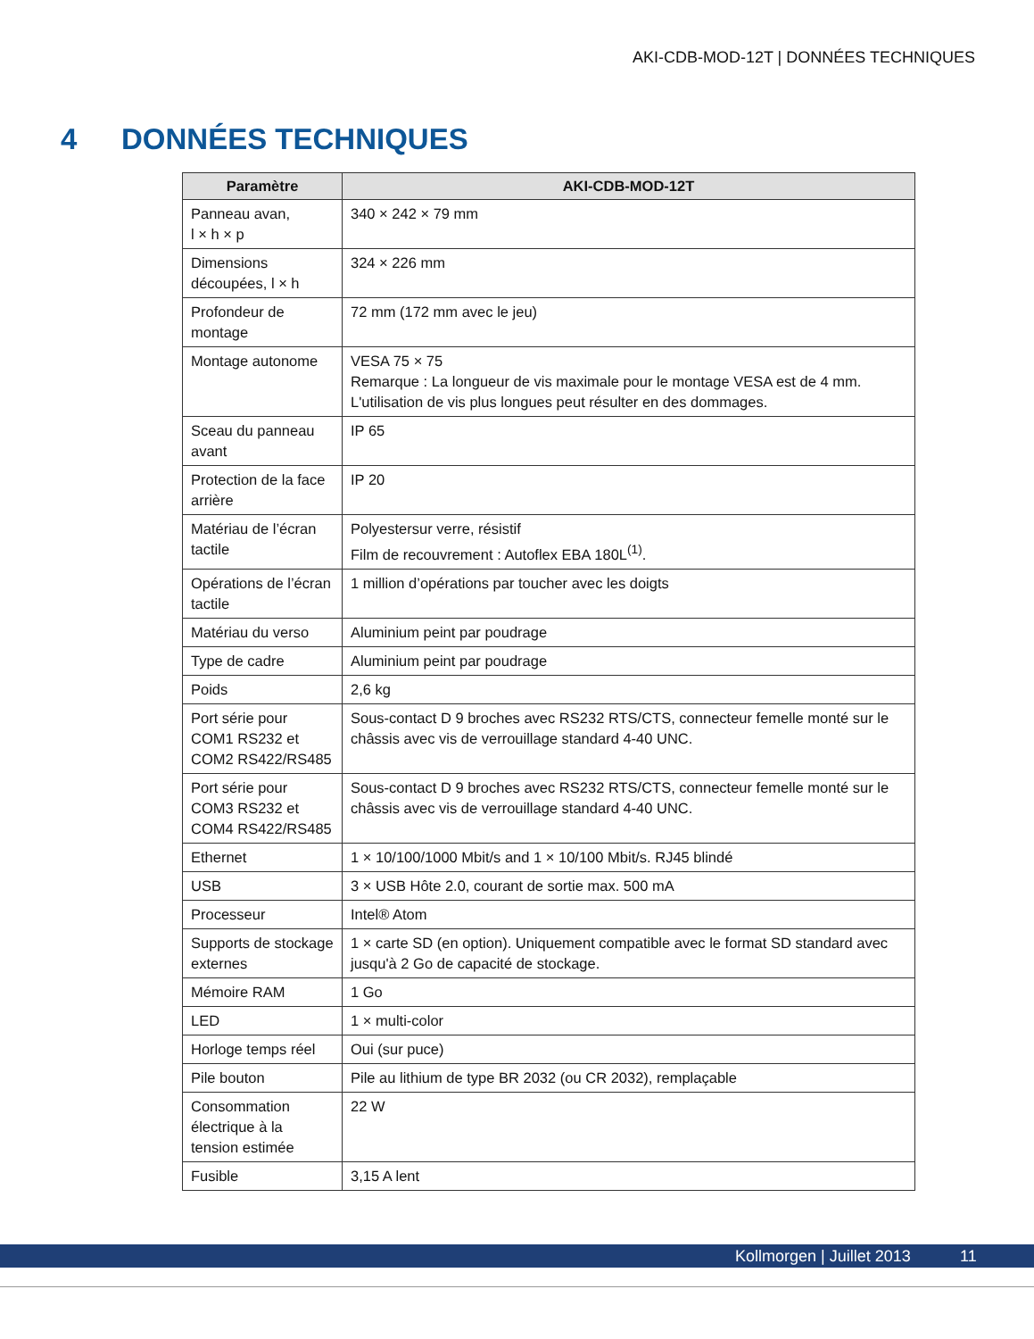AKI-CDB-MOD-12T | DONNÉES TECHNIQUES
4 DONNÉES TECHNIQUES
| Paramètre | AKI-CDB-MOD-12T |
| --- | --- |
| Panneau avan, l × h × p | 340 × 242 × 79 mm |
| Dimensions découpées, l × h | 324 × 226 mm |
| Profondeur de montage | 72 mm (172 mm avec le jeu) |
| Montage autonome | VESA 75 × 75 Remarque : La longueur de vis maximale pour le montage VESA est de 4 mm. L'utilisation de vis plus longues peut résulter en des dommages. |
| Sceau du panneau avant | IP 65 |
| Protection de la face arrière | IP 20 |
| Matériau de l’écran tactile | Polyestersur verre, résistif Film de recouvrement : Autoflex EBA 180L<sup>(1)</sup>. |
| Opérations de l’écran tactile | 1 million d’opérations par toucher avec les doigts |
| Matériau du verso | Aluminium peint par poudrage |
| Type de cadre | Aluminium peint par poudrage |
| Poids | 2,6 kg |
| Port série pour COM1 RS232 et COM2 RS422/RS485 | Sous-contact D 9 broches avec RS232 RTS/CTS, connecteur femelle monté sur le châssis avec vis de verrouillage standard 4-40 UNC. |
| Port série pour COM3 RS232 et COM4 RS422/RS485 | Sous-contact D 9 broches avec RS232 RTS/CTS, connecteur femelle monté sur le châssis avec vis de verrouillage standard 4-40 UNC. |
| Ethernet | 1 × 10/100/1000 Mbit/s and 1 × 10/100 Mbit/s. RJ45 blindé |
| USB | 3 × USB Hôte 2.0, courant de sortie max. 500 mA |
| Processeur | Intel® Atom |
| Supports de stockage externes | 1 × carte SD (en option). Uniquement compatible avec le format SD standard avec jusqu'à 2 Go de capacité de stockage. |
| Mémoire RAM | 1 Go |
| LED | 1 × multi-color |
| Horloge temps réel | Oui (sur puce) |
| Pile bouton | Pile au lithium de type BR 2032 (ou CR 2032), remplaçable |
| Consommation électrique à la tension estimée | 22 W |
| Fusible | 3,15 A lent |
Kollmorgen | Juillet 2013 11